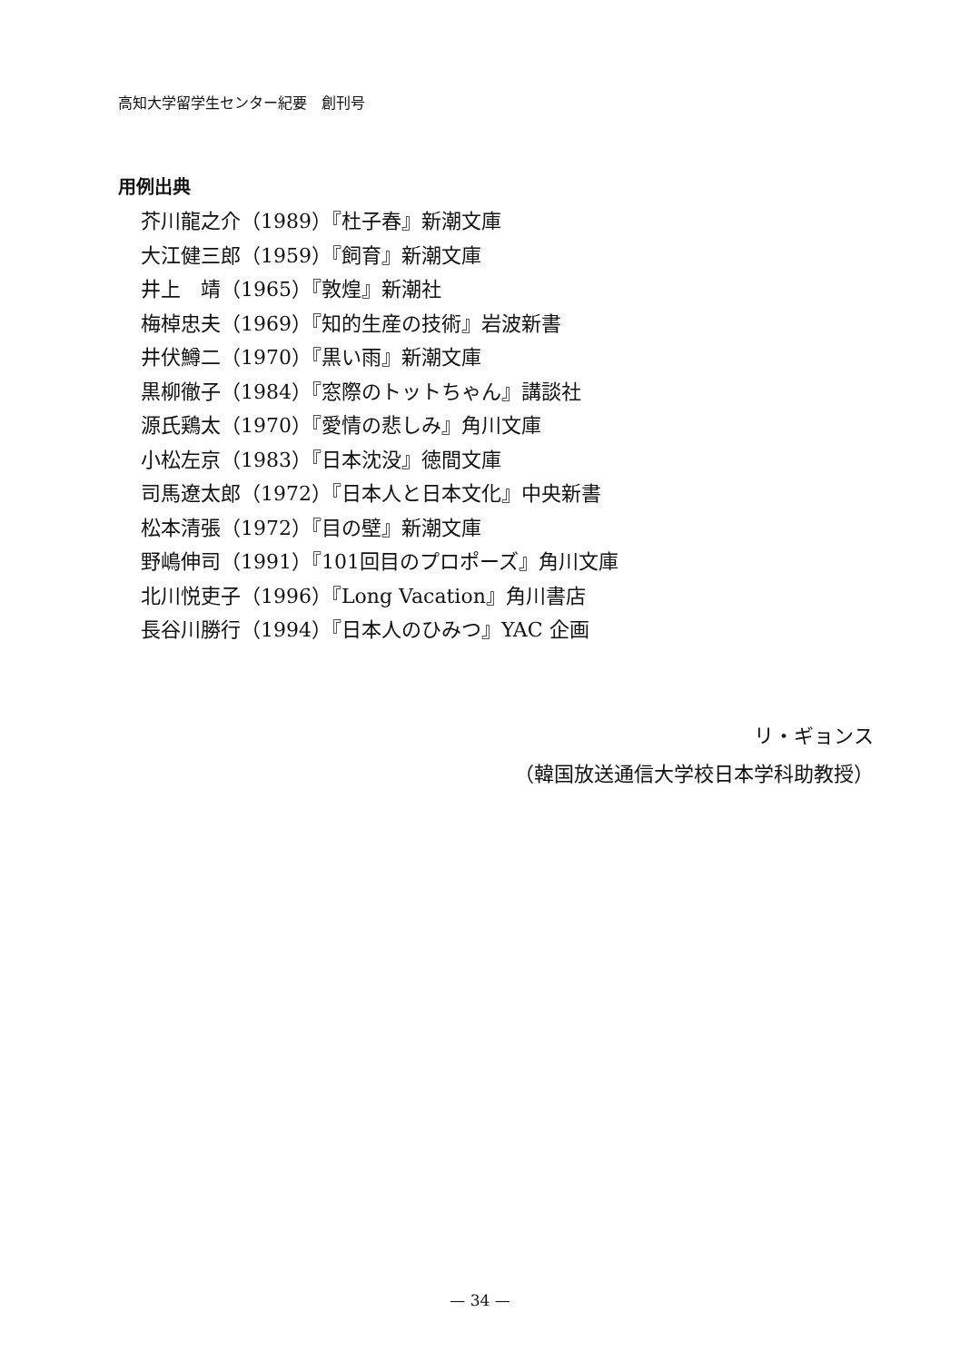高知大学留学生センター紀要　創刊号
用例出典
芥川龍之介（1989）『杜子春』新潮文庫
大江健三郎（1959）『飼育』新潮文庫
井上　靖（1965）『敦煌』新潮社
梅棹忠夫（1969）『知的生産の技術』岩波新書
井伏鱒二（1970）『黒い雨』新潮文庫
黒柳徹子（1984）『窓際のトットちゃん』講談社
源氏鶏太（1970）『愛情の悲しみ』角川文庫
小松左京（1983）『日本沈没』徳間文庫
司馬遼太郎（1972）『日本人と日本文化』中央新書
松本清張（1972）『目の壁』新潮文庫
野嶋伸司（1991）『101回目のプロポーズ』角川文庫
北川悦吏子（1996）『Long Vacation』角川書店
長谷川勝行（1994）『日本人のひみつ』YAC 企画
リ・ギョンス
（韓国放送通信大学校日本学科助教授）
— 34 —